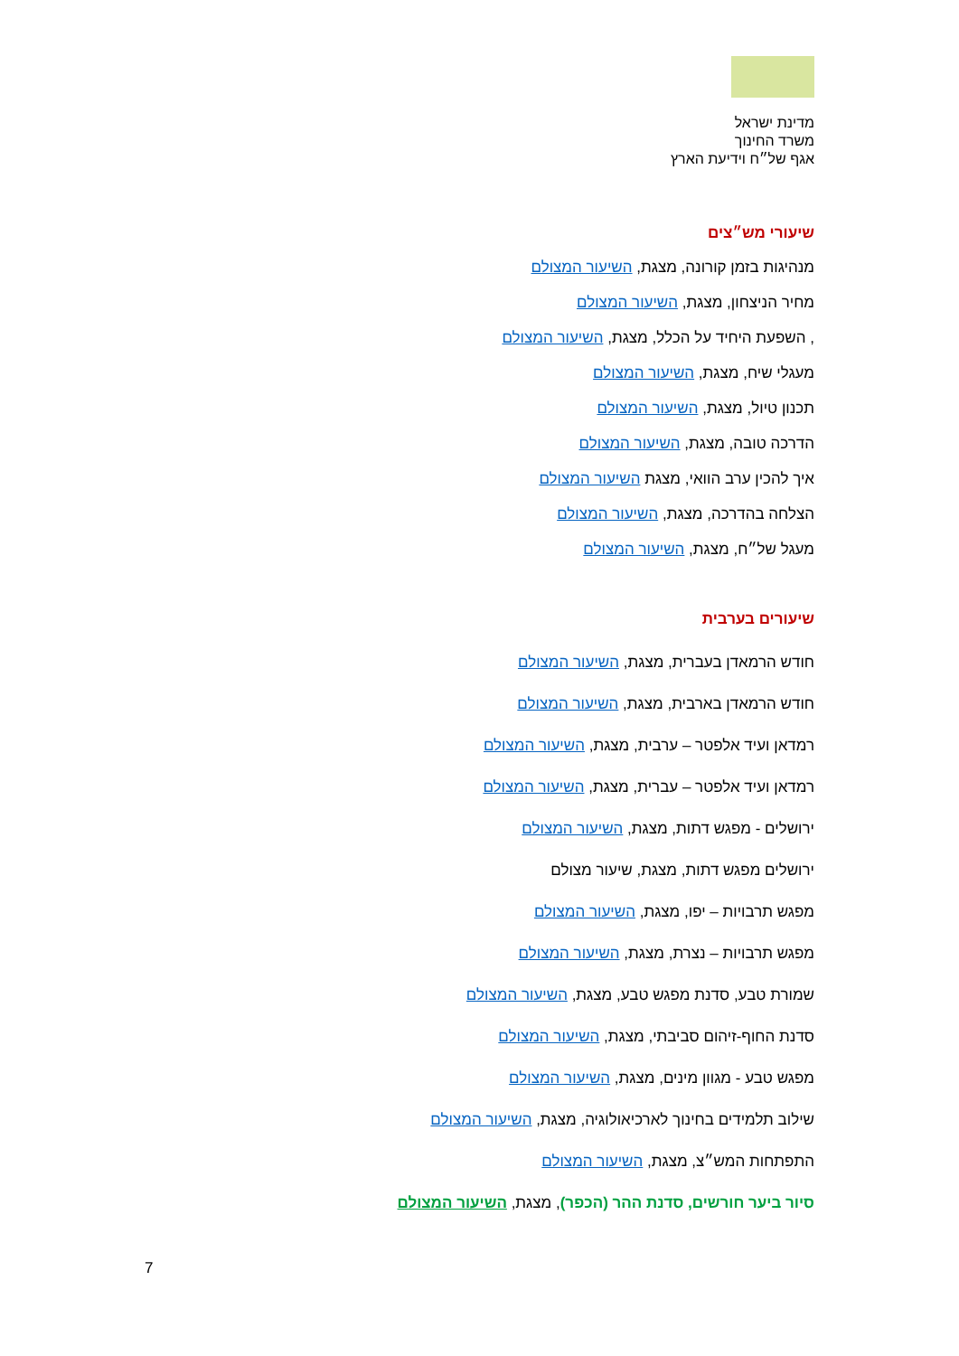מדינת ישראל
משרד החינוך
אגף של״ח וידיעת הארץ
שיעורי מש״צים
מנהיגות בזמן קורונה, מצגת, השיעור המצולם
מחיר הניצחון, מצגת, השיעור המצולם
, השפעת היחיד על הכלל, מצגת, השיעור המצולם
מעגלי שיח, מצגת, השיעור המצולם
תכנון טיול, מצגת, השיעור המצולם
הדרכה טובה, מצגת, השיעור המצולם
איך להכין ערב הוואי, מצגת השיעור המצולם
הצלחה בהדרכה, מצגת, השיעור המצולם
מעגל של״ח, מצגת, השיעור המצולם
שיעורים בערבית
חודש הרמאדן בעברית, מצגת, השיעור המצולם
חודש הרמאדן בארבית, מצגת, השיעור המצולם
רמדאן ועיד אלפטר – ערבית, מצגת, השיעור המצולם
רמדאן ועיד אלפטר – עברית, מצגת, השיעור המצולם
ירושלים - מפגש דתות, מצגת, השיעור המצולם
ירושלים מפגש דתות, מצגת, שיעור מצולם
מפגש תרבויות – יפו, מצגת, השיעור המצולם
מפגש תרבויות – נצרת, מצגת, השיעור המצולם
שמורת טבע, סדנת מפגש טבע, מצגת, השיעור המצולם
סדנת החוף-זיהום סביבתי, מצגת, השיעור המצולם
מפגש טבע - מגוון מינים, מצגת, השיעור המצולם
שילוב תלמידים בחינוך לארכיאולוגיה, מצגת, השיעור המצולם
התפתחות המש״צ, מצגת, השיעור המצולם
סיור ביער חורשים, סדנת ההר (הכפר), מצגת, השיעור המצולם
7